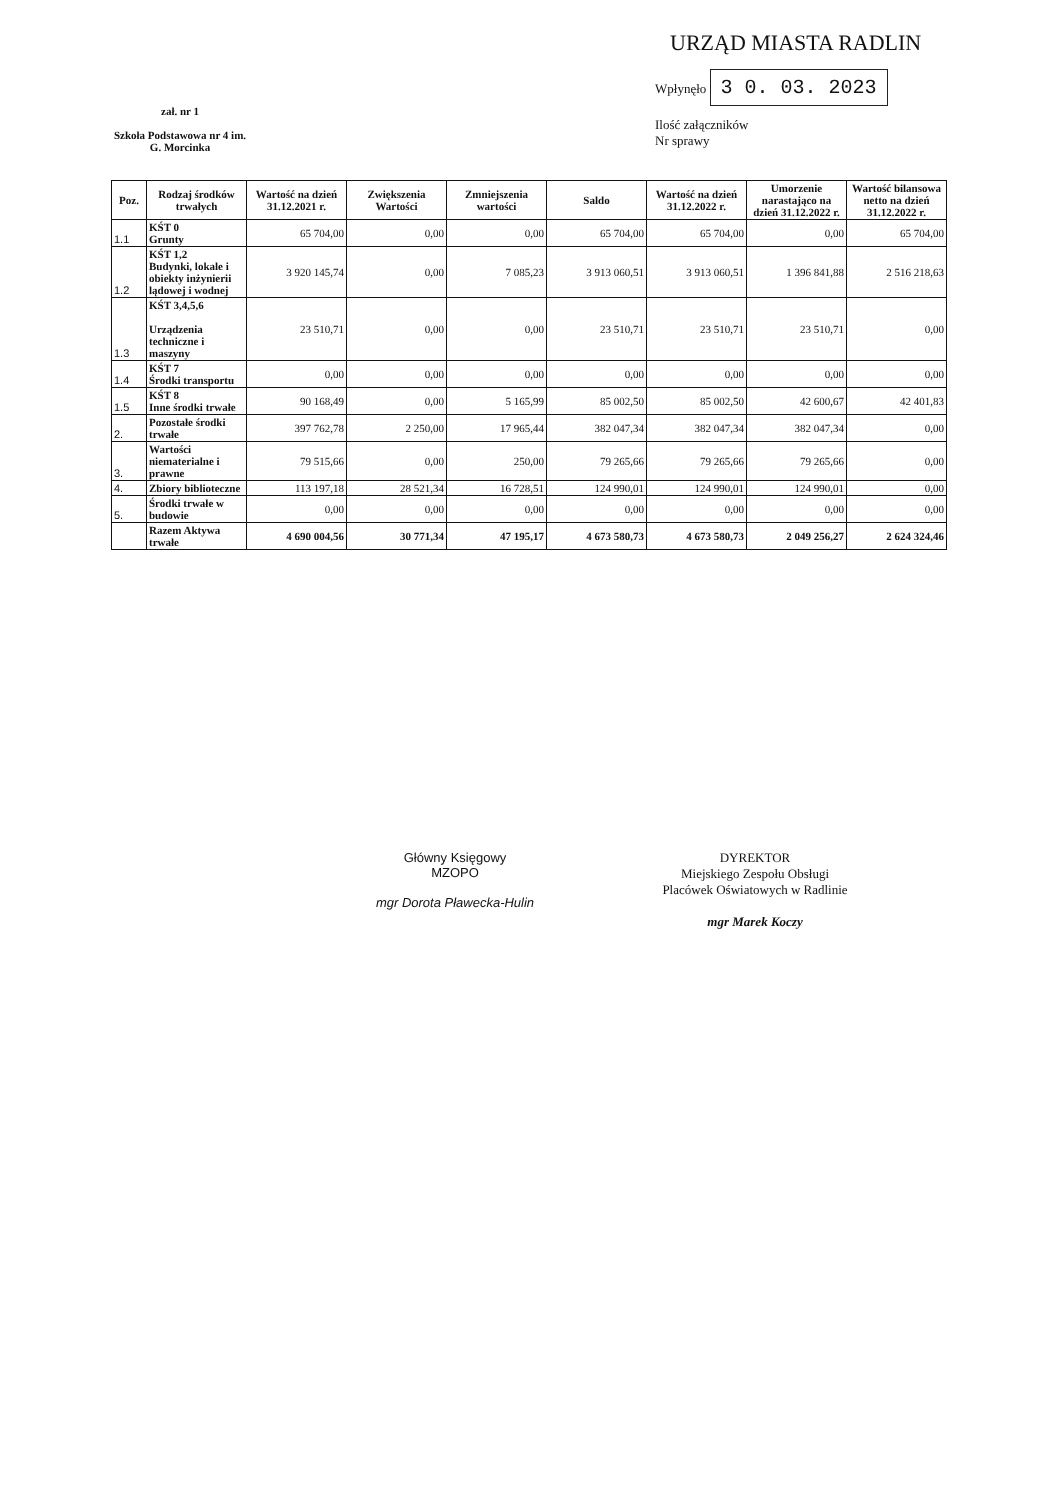URZĄD MIASTA RADLIN
Wpłynęło 3 0. 03. 2023
Ilość załączników
Nr sprawy
zał. nr 1
Szkoła Podstawowa nr 4 im. G. Morcinka
| Poz. | Rodzaj środków trwałych | Wartość na dzień 31.12.2021 r. | Zwiększenia Wartości | Zmniejszenia wartości | Saldo | Wartość na dzień 31.12.2022 r. | Umorzenie narastająco na dzień 31.12.2022 r. | Wartość bilansowa netto na dzień 31.12.2022 r. |
| --- | --- | --- | --- | --- | --- | --- | --- | --- |
| 1.1 | KŚT 0 Grunty | 65 704,00 | 0,00 | 0,00 | 65 704,00 | 65 704,00 | 0,00 | 65 704,00 |
| 1.2 | KŚT 1,2 Budynki, lokale i obiekty inżynierii lądowej i wodnej | 3 920 145,74 | 0,00 | 7 085,23 | 3 913 060,51 | 3 913 060,51 | 1 396 841,88 | 2 516 218,63 |
| 1.3 | KŚT 3,4,5,6 Urządzenia techniczne i maszyny | 23 510,71 | 0,00 | 0,00 | 23 510,71 | 23 510,71 | 23 510,71 | 0,00 |
| 1.4 | KŚT 7 Środki transportu | 0,00 | 0,00 | 0,00 | 0,00 | 0,00 | 0,00 | 0,00 |
| 1.5 | KŚT 8 Inne środki trwałe | 90 168,49 | 0,00 | 5 165,99 | 85 002,50 | 85 002,50 | 42 600,67 | 42 401,83 |
| 2. | Pozostałe środki trwałe | 397 762,78 | 2 250,00 | 17 965,44 | 382 047,34 | 382 047,34 | 382 047,34 | 0,00 |
| 3. | Wartości niematerialne i prawne | 79 515,66 | 0,00 | 250,00 | 79 265,66 | 79 265,66 | 79 265,66 | 0,00 |
| 4. | Zbiory biblioteczne | 113 197,18 | 28 521,34 | 16 728,51 | 124 990,01 | 124 990,01 | 124 990,01 | 0,00 |
| 5. | Środki trwałe w budowie | 0,00 | 0,00 | 0,00 | 0,00 | 0,00 | 0,00 | 0,00 |
| | Razem Aktywa trwałe | 4 690 004,56 | 30 771,34 | 47 195,17 | 4 673 580,73 | 4 673 580,73 | 2 049 256,27 | 2 624 324,46 |
Główny Księgowy
MZOPO
mgr Dorota Pławecka-Hulin
DYREKTOR
Miejskiego Zespołu Obsługi
Placówek Oświatowych w Radlinie
mgr Marek Koczy